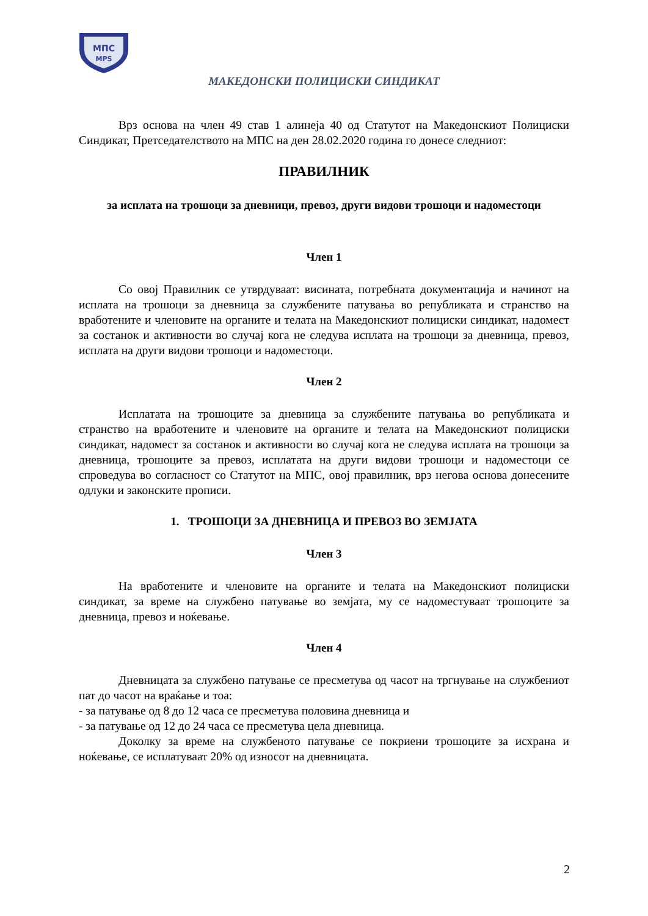МПС
MPS
МАКЕДОНСКИ ПОЛИЦИСКИ СИНДИКАТ
Врз основа на член 49 став 1 алинеја 40 од Статутот на Македонскиот Полициски Синдикат, Претседателството на МПС на ден 28.02.2020 година го донесе следниот:
ПРАВИЛНИК
за исплата на трошоци за дневници, превоз, други видови трошоци и надоместоци
Член 1
Со овој Правилник се утврдуваат: висината, потребната документација и начинот на исплата на трошоци за дневница за службените патувања во републиката и странство на вработените и членовите на органите и телата на Македонскиот полициски синдикат, надомест за состанок и активности во случај кога не следува исплата на трошоци за дневница, превоз, исплата на други видови трошоци и надоместоци.
Член 2
Исплатата на трошоците за дневница за службените патувања во републиката и странство на вработените и членовите на органите и телата на Македонскиот полициски синдикат, надомест за состанок и активности во случај кога не следува исплата на трошоци за дневница, трошоците за превоз, исплатата на други видови трошоци и надоместоци се спроведува во согласност со Статутот на МПС, овој правилник, врз негова основа донесените одлуки и законските прописи.
1. ТРОШОЦИ ЗА ДНЕВНИЦА И ПРЕВОЗ ВО ЗЕМЈАТА
Член 3
На вработените и членовите на органите и телата на Македонскиот полициски синдикат, за време на службено патување во земјата, му се надоместуваат трошоците за дневница, превоз и ноќевање.
Член 4
Дневницата за службено патување се пресметува од часот на тргнување на службениот пат до часот на враќање и тоа:
- за патување од 8 до 12 часа се пресметува половина дневница и
- за патување од 12 до 24 часа се пресметува цела дневница.
Доколку за време на службеното патување се покриени трошоците за исхрана и ноќевање, се исплатуваат 20% од износот на дневницата.
2